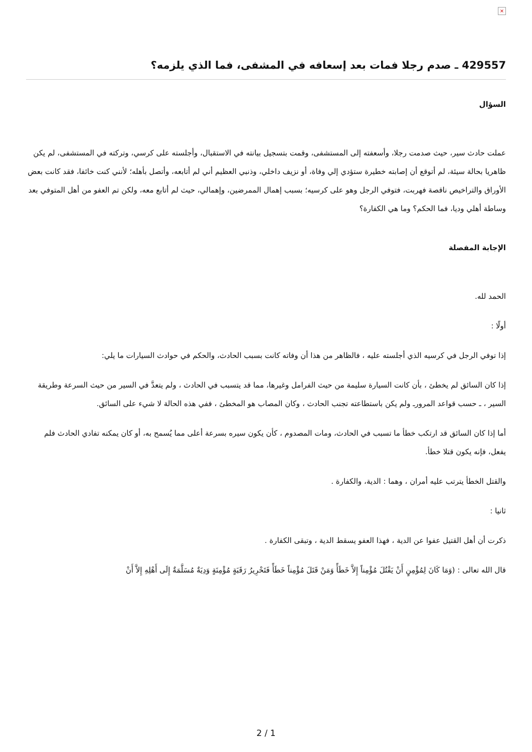×
429557 ـ صدم رجلا فمات بعد إسعافه في المشفى، فما الذي يلزمه؟
السؤال
عملت حادث سير، حيث صدمت رجلا، وأسعفته إلى المستشفى، وقمت بتسجيل بيانته في الاستقبال، وأجلسته على كرسي، وتركته في المستشفى، لم يكن ظاهريا بحالة سيئة، لم أتوقع أن إصابته خطيرة ستؤدي إلي وفاة، أو نزيف داخلي، وذنبي العظيم أني لم أتابعه، وأتصل بأهله؛ لأنني كنت خائفا، فقد كانت بعض الأوراق والتراخيص ناقصة فهربت، فتوفي الرجل وهو على كرسيه؛ بسبب إهمال الممرضين، وإهمالي، حيث لم أتابع معه، ولكن تم العفو من أهل المتوفي بعد وساطة أهلي وديا، فما الحكم؟ وما هي الكفارة؟
الإجابة المفصلة
الحمد لله.
أولًا :
إذا توفي الرجل في كرسيه الذي أجلسته عليه ، فالظاهر من هذا أن وفاته كانت بسبب الحادث، والحكم في حوادث السيارات ما يلي:
إذا كان السائق لم يخطئ ، بأن كانت السيارة سليمة من حيث الفرامل وغيرها، مما قد يتسبب في الحادث ، ولم يتعدَّ في السير من حيث السرعة وطريقة السير ، ـ حسب قواعد المرورـ ولم يكن باستطاعته تجنب الحادث ، وكان المصاب هو المخطئ ، ففي هذه الحالة لا شيء على السائق.
أما إذا كان السائق قد ارتكب خطأ ما تسبب في الحادث، ومات المصدوم ، كأن يكون سيره بسرعة أعلى مما يُسمح به، أو كان يمكنه تفادي الحادث فلم يفعل، فإنه يكون قتلا خطأ.
والقتل الخطأ يترتب عليه أمران ، وهما : الدية، والكفارة .
ثانيا :
ذكرت أن أهل القتيل عفوا عن الدية ، فهذا العفو يسقط الدية ، وتبقى الكفارة .
قال الله تعالى : (وَمَا كَانَ لِمُؤْمِنٍ أَنْ يَقْتُلَ مُؤْمِناً إِلاَّ خَطَأً وَمَنْ قَتَلَ مُؤْمِناً خَطَأً فَتَحْرِيرُ رَقَبَةٍ مُؤْمِنَةٍ وَدِيَةٌ مُسَلَّمَةٌ إِلَى أَهْلِهِ إِلاَّ أَنْ
2 / 1